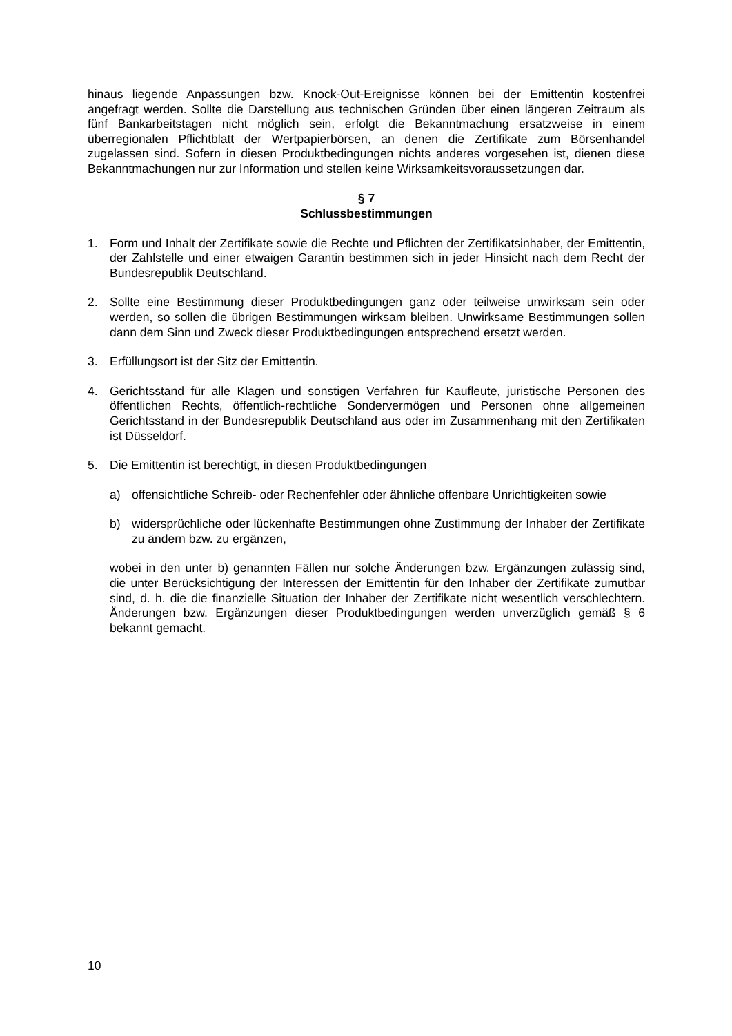hinaus liegende Anpassungen bzw. Knock-Out-Ereignisse können bei der Emittentin kostenfrei angefragt werden. Sollte die Darstellung aus technischen Gründen über einen längeren Zeitraum als fünf Bankarbeitstagen nicht möglich sein, erfolgt die Bekanntmachung ersatzweise in einem überregionalen Pflichtblatt der Wertpapierbörsen, an denen die Zertifikate zum Börsenhandel zugelassen sind. Sofern in diesen Produktbedingungen nichts anderes vorgesehen ist, dienen diese Bekanntmachungen nur zur Information und stellen keine Wirksamkeitsvoraussetzungen dar.
§ 7
Schlussbestimmungen
1. Form und Inhalt der Zertifikate sowie die Rechte und Pflichten der Zertifikatsinhaber, der Emittentin, der Zahlstelle und einer etwaigen Garantin bestimmen sich in jeder Hinsicht nach dem Recht der Bundesrepublik Deutschland.
2. Sollte eine Bestimmung dieser Produktbedingungen ganz oder teilweise unwirksam sein oder werden, so sollen die übrigen Bestimmungen wirksam bleiben. Unwirksame Bestimmungen sollen dann dem Sinn und Zweck dieser Produktbedingungen entsprechend ersetzt werden.
3. Erfüllungsort ist der Sitz der Emittentin.
4. Gerichtsstand für alle Klagen und sonstigen Verfahren für Kaufleute, juristische Personen des öffentlichen Rechts, öffentlich-rechtliche Sondervermögen und Personen ohne allgemeinen Gerichtsstand in der Bundesrepublik Deutschland aus oder im Zusammenhang mit den Zertifikaten ist Düsseldorf.
5. Die Emittentin ist berechtigt, in diesen Produktbedingungen
a) offensichtliche Schreib- oder Rechenfehler oder ähnliche offenbare Unrichtigkeiten sowie
b) widersprüchliche oder lückenhafte Bestimmungen ohne Zustimmung der Inhaber der Zertifikate zu ändern bzw. zu ergänzen,
wobei in den unter b) genannten Fällen nur solche Änderungen bzw. Ergänzungen zulässig sind, die unter Berücksichtigung der Interessen der Emittentin für den Inhaber der Zertifikate zumutbar sind, d. h. die die finanzielle Situation der Inhaber der Zertifikate nicht wesentlich verschlechtern. Änderungen bzw. Ergänzungen dieser Produktbedingungen werden unverzüglich gemäß § 6 bekannt gemacht.
10